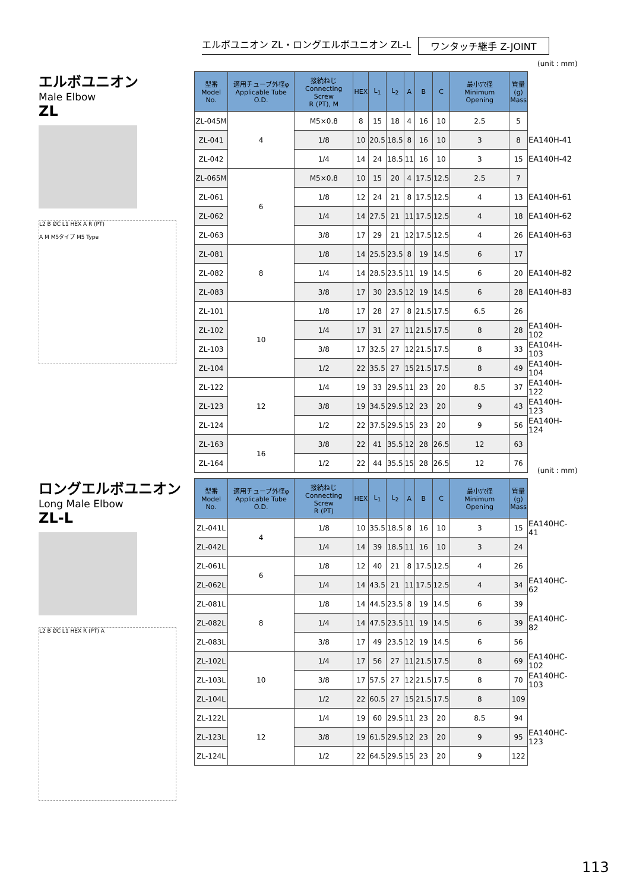エルボユニオン ZL・ロングエルボユニオン ZL-L ワンタッチ継手 Z-JOINT
エルボユニオン
Male Elbow
ZL
L2 B ØC L1 HEX A R (PT)
A M M5タイプ M5 Type
(unit : mm)
| 型番 Model No. | 適用チューブ外径φ Applicable Tube O.D. | 接続ねじ Connecting Screw R (PT), M | HEX | L<sub>1</sub> | L<sub>2</sub> | A | B | C | 最小穴径 Minimum Opening | 質量 (g) Mass | |
| ZL-045M | 4 | M5×0.8 | 8 | 15 | 18 | 4 | 16 | 10 | 2.5 | 5 | |
| ZL-041 | | 1/8 | 10 | 20.5 | 18.5 | 8 | 16 | 10 | 3 | 8 | EA140H-41 |
| ZL-042 | | 1/4 | 14 | 24 | 18.5 | 11 | 16 | 10 | 3 | 15 | EA140H-42 |
| ZL-065M | 6 | M5×0.8 | 10 | 15 | 20 | 4 | 17.5 | 12.5 | 2.5 | 7 | |
| ZL-061 | | 1/8 | 12 | 24 | 21 | 8 | 17.5 | 12.5 | 4 | 13 | EA140H-61 |
| ZL-062 | | 1/4 | 14 | 27.5 | 21 | 11 | 17.5 | 12.5 | 4 | 18 | EA140H-62 |
| ZL-063 | | 3/8 | 17 | 29 | 21 | 12 | 17.5 | 12.5 | 4 | 26 | EA140H-63 |
| ZL-081 | 8 | 1/8 | 14 | 25.5 | 23.5 | 8 | 19 | 14.5 | 6 | 17 | |
| ZL-082 | | 1/4 | 14 | 28.5 | 23.5 | 11 | 19 | 14.5 | 6 | 20 | EA140H-82 |
| ZL-083 | | 3/8 | 17 | 30 | 23.5 | 12 | 19 | 14.5 | 6 | 28 | EA140H-83 |
| ZL-101 | 10 | 1/8 | 17 | 28 | 27 | 8 | 21.5 | 17.5 | 6.5 | 26 | |
| ZL-102 | | 1/4 | 17 | 31 | 27 | 11 | 21.5 | 17.5 | 8 | 28 | EA140H-102 |
| ZL-103 | | 3/8 | 17 | 32.5 | 27 | 12 | 21.5 | 17.5 | 8 | 33 | EA104H-103 |
| ZL-104 | | 1/2 | 22 | 35.5 | 27 | 15 | 21.5 | 17.5 | 8 | 49 | EA140H-104 |
| ZL-122 | 12 | 1/4 | 19 | 33 | 29.5 | 11 | 23 | 20 | 8.5 | 37 | EA140H-122 |
| ZL-123 | | 3/8 | 19 | 34.5 | 29.5 | 12 | 23 | 20 | 9 | 43 | EA140H-123 |
| ZL-124 | | 1/2 | 22 | 37.5 | 29.5 | 15 | 23 | 20 | 9 | 56 | EA140H-124 |
| ZL-163 | 16 | 3/8 | 22 | 41 | 35.5 | 12 | 28 | 26.5 | 12 | 63 | |
| ZL-164 | | 1/2 | 22 | 44 | 35.5 | 15 | 28 | 26.5 | 12 | 76 | |
ロングエルボユニオン
Long Male Elbow
ZL-L
L2 B ØC L1 HEX R (PT) A
(unit : mm)
| 型番 Model No. | 適用チューブ外径φ Applicable Tube O.D. | 接続ねじ Connecting Screw R (PT) | HEX | L<sub>1</sub> | L<sub>2</sub> | A | B | C | 最小穴径 Minimum Opening | 質量 (g) Mass | |
| ZL-041L | 4 | 1/8 | 10 | 35.5 | 18.5 | 8 | 16 | 10 | 3 | 15 | EA140HC-41 |
| ZL-042L | | 1/4 | 14 | 39 | 18.5 | 11 | 16 | 10 | 3 | 24 | |
| ZL-061L | 6 | 1/8 | 12 | 40 | 21 | 8 | 17.5 | 12.5 | 4 | 26 | |
| ZL-062L | | 1/4 | 14 | 43.5 | 21 | 11 | 17.5 | 12.5 | 4 | 34 | EA140HC-62 |
| ZL-081L | 8 | 1/8 | 14 | 44.5 | 23.5 | 8 | 19 | 14.5 | 6 | 39 | |
| ZL-082L | | 1/4 | 14 | 47.5 | 23.5 | 11 | 19 | 14.5 | 6 | 39 | EA140HC-82 |
| ZL-083L | | 3/8 | 17 | 49 | 23.5 | 12 | 19 | 14.5 | 6 | 56 | |
| ZL-102L | 10 | 1/4 | 17 | 56 | 27 | 11 | 21.5 | 17.5 | 8 | 69 | EA140HC-102 |
| ZL-103L | | 3/8 | 17 | 57.5 | 27 | 12 | 21.5 | 17.5 | 8 | 70 | EA140HC-103 |
| ZL-104L | | 1/2 | 22 | 60.5 | 27 | 15 | 21.5 | 17.5 | 8 | 109 | |
| ZL-122L | 12 | 1/4 | 19 | 60 | 29.5 | 11 | 23 | 20 | 8.5 | 94 | |
| ZL-123L | | 3/8 | 19 | 61.5 | 29.5 | 12 | 23 | 20 | 9 | 95 | EA140HC-123 |
| ZL-124L | | 1/2 | 22 | 64.5 | 29.5 | 15 | 23 | 20 | 9 | 122 | |
113